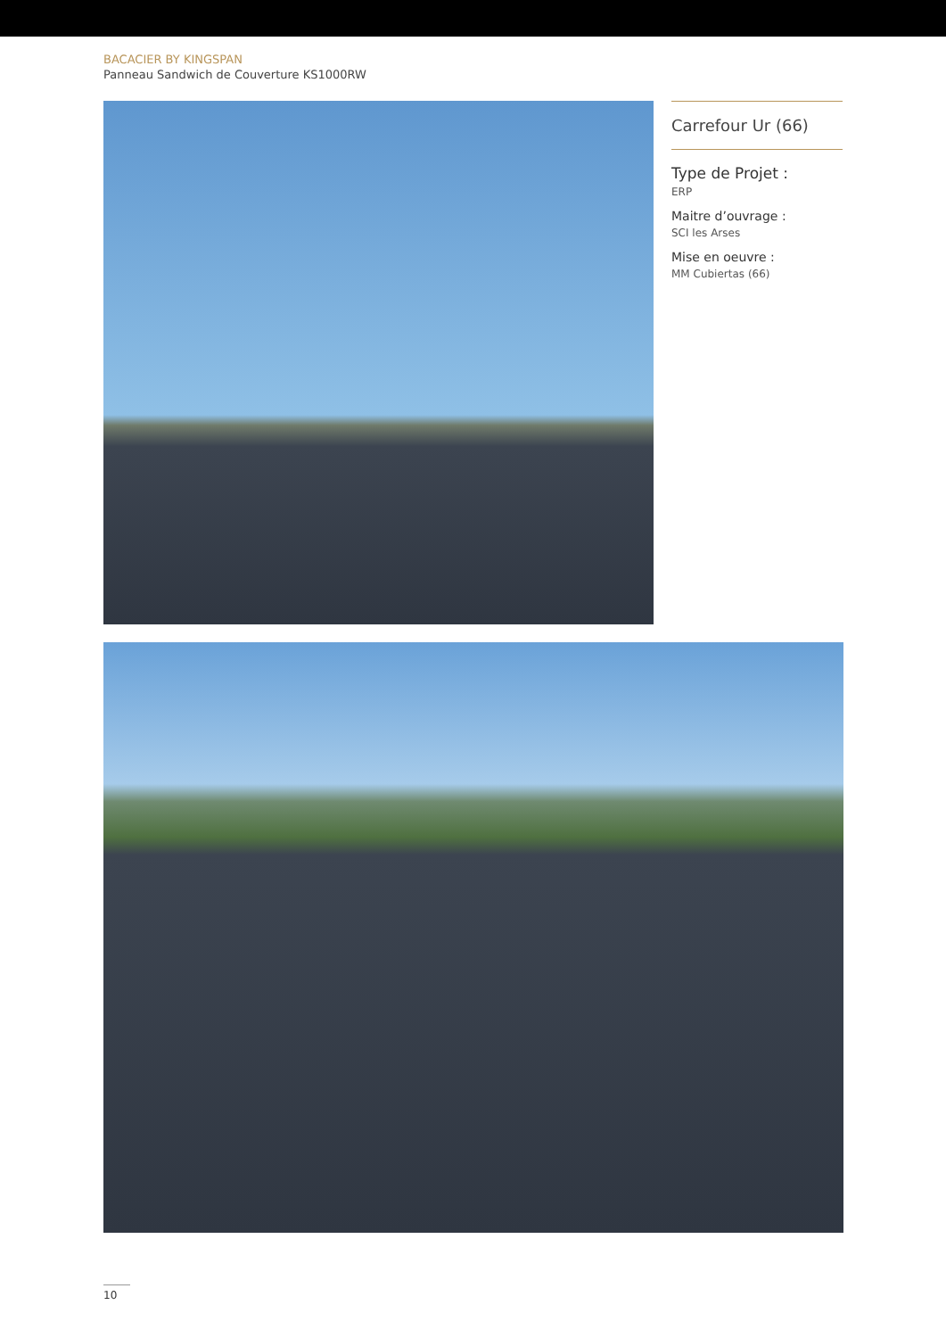BACACIER BY KINGSPAN
Panneau Sandwich de Couverture KS1000RW
Carrefour Ur (66)
Type de Projet :
ERP
Maitre d’ouvrage :
SCI les Arses
Mise en oeuvre :
MM Cubiertas (66)
10